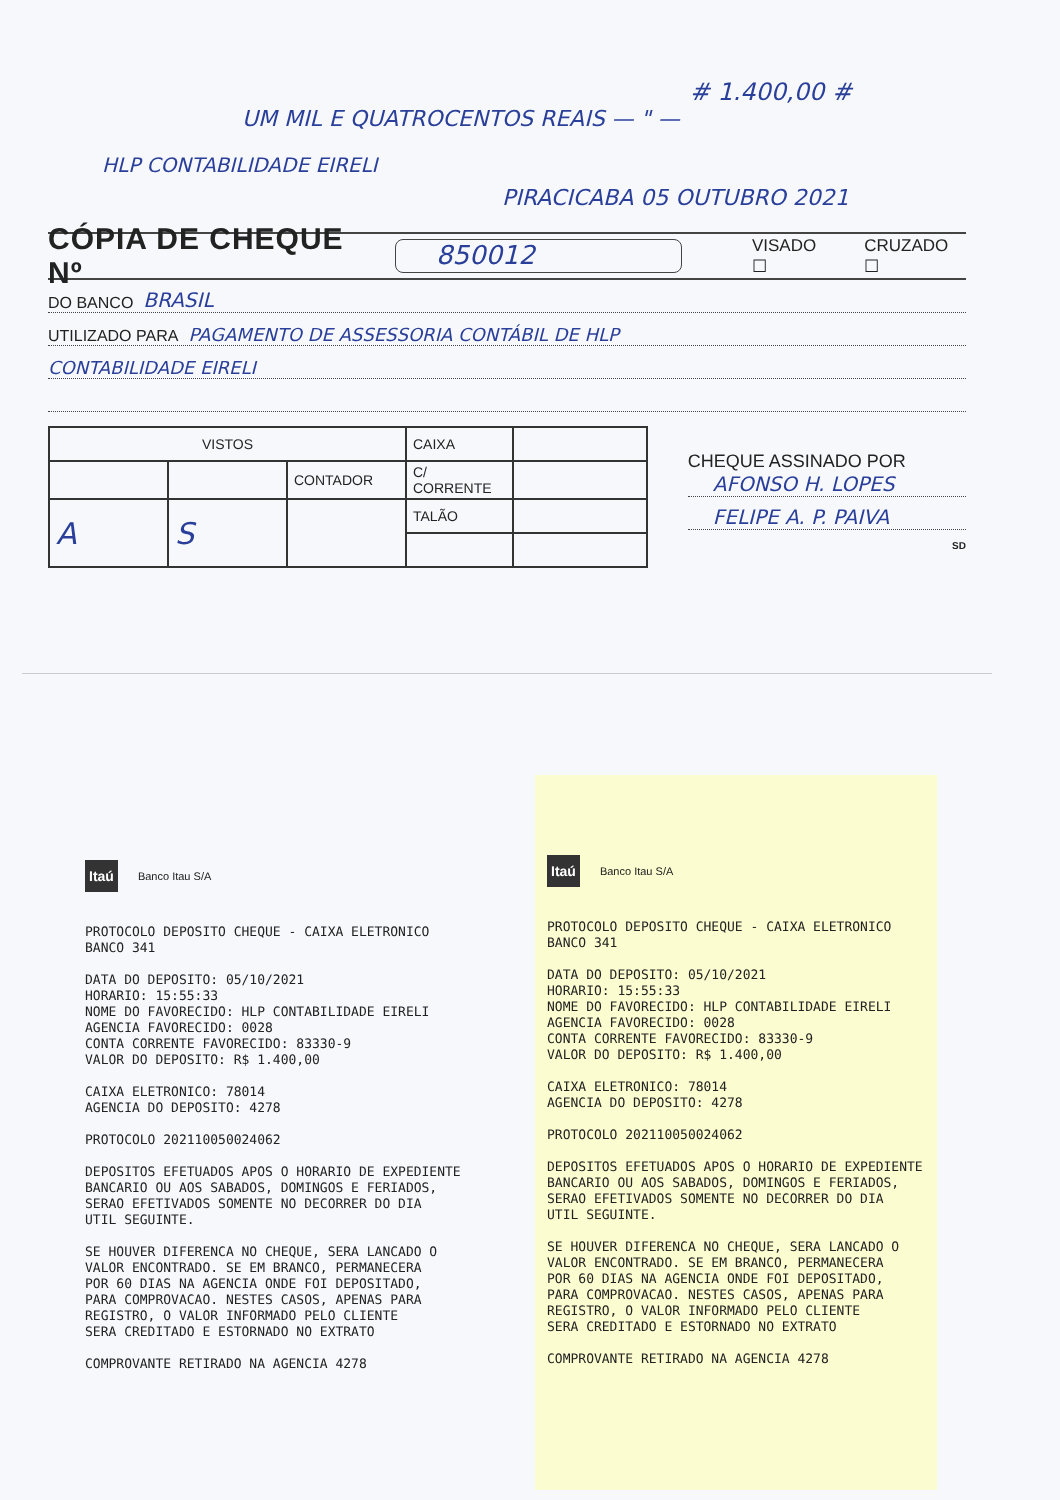# 1.400,00 #
UM MIL E QUATROCENTOS REAIS — " —
HLP CONTABILIDADE EIRELI
PIRACICABA 05 OUTUBRO 2021
CÓPIA DE CHEQUE Nº 850012 VISADO ☐ CRUZADO ☐
DO BANCO BRASIL
UTILIZADO PARA PAGAMENTO DE ASSESSORIA CONTÁBIL DE HLP
CONTABILIDADE EIRELI
| VISTOS | | | CAIXA | |
| | | CONTADOR | C/ CORRENTE | |
| A | S | | TALÃO | |
CHEQUE ASSINADO POR
AFONSO H. LOPES
FELIPE A. P. PAIVA
SD
Itaú Banco Itau S/A
PROTOCOLO DEPOSITO CHEQUE - CAIXA ELETRONICO BANCO 341 DATA DO DEPOSITO: 05/10/2021 HORARIO: 15:55:33 NOME DO FAVORECIDO: HLP CONTABILIDADE EIRELI AGENCIA FAVORECIDO: 0028 CONTA CORRENTE FAVORECIDO: 83330-9 VALOR DO DEPOSITO: R$ 1.400,00 CAIXA ELETRONICO: 78014 AGENCIA DO DEPOSITO: 4278 PROTOCOLO 202110050024062 DEPOSITOS EFETUADOS APOS O HORARIO DE EXPEDIENTE BANCARIO OU AOS SABADOS, DOMINGOS E FERIADOS, SERAO EFETIVADOS SOMENTE NO DECORRER DO DIA UTIL SEGUINTE. SE HOUVER DIFERENCA NO CHEQUE, SERA LANCADO O VALOR ENCONTRADO. SE EM BRANCO, PERMANECERA POR 60 DIAS NA AGENCIA ONDE FOI DEPOSITADO, PARA COMPROVACAO. NESTES CASOS, APENAS PARA REGISTRO, O VALOR INFORMADO PELO CLIENTE SERA CREDITADO E ESTORNADO NO EXTRATO COMPROVANTE RETIRADO NA AGENCIA 4278
Itaú Banco Itau S/A
PROTOCOLO DEPOSITO CHEQUE - CAIXA ELETRONICO BANCO 341 DATA DO DEPOSITO: 05/10/2021 HORARIO: 15:55:33 NOME DO FAVORECIDO: HLP CONTABILIDADE EIRELI AGENCIA FAVORECIDO: 0028 CONTA CORRENTE FAVORECIDO: 83330-9 VALOR DO DEPOSITO: R$ 1.400,00 CAIXA ELETRONICO: 78014 AGENCIA DO DEPOSITO: 4278 PROTOCOLO 202110050024062 DEPOSITOS EFETUADOS APOS O HORARIO DE EXPEDIENTE BANCARIO OU AOS SABADOS, DOMINGOS E FERIADOS, SERAO EFETIVADOS SOMENTE NO DECORRER DO DIA UTIL SEGUINTE. SE HOUVER DIFERENCA NO CHEQUE, SERA LANCADO O VALOR ENCONTRADO. SE EM BRANCO, PERMANECERA POR 60 DIAS NA AGENCIA ONDE FOI DEPOSITADO, PARA COMPROVACAO. NESTES CASOS, APENAS PARA REGISTRO, O VALOR INFORMADO PELO CLIENTE SERA CREDITADO E ESTORNADO NO EXTRATO COMPROVANTE RETIRADO NA AGENCIA 4278